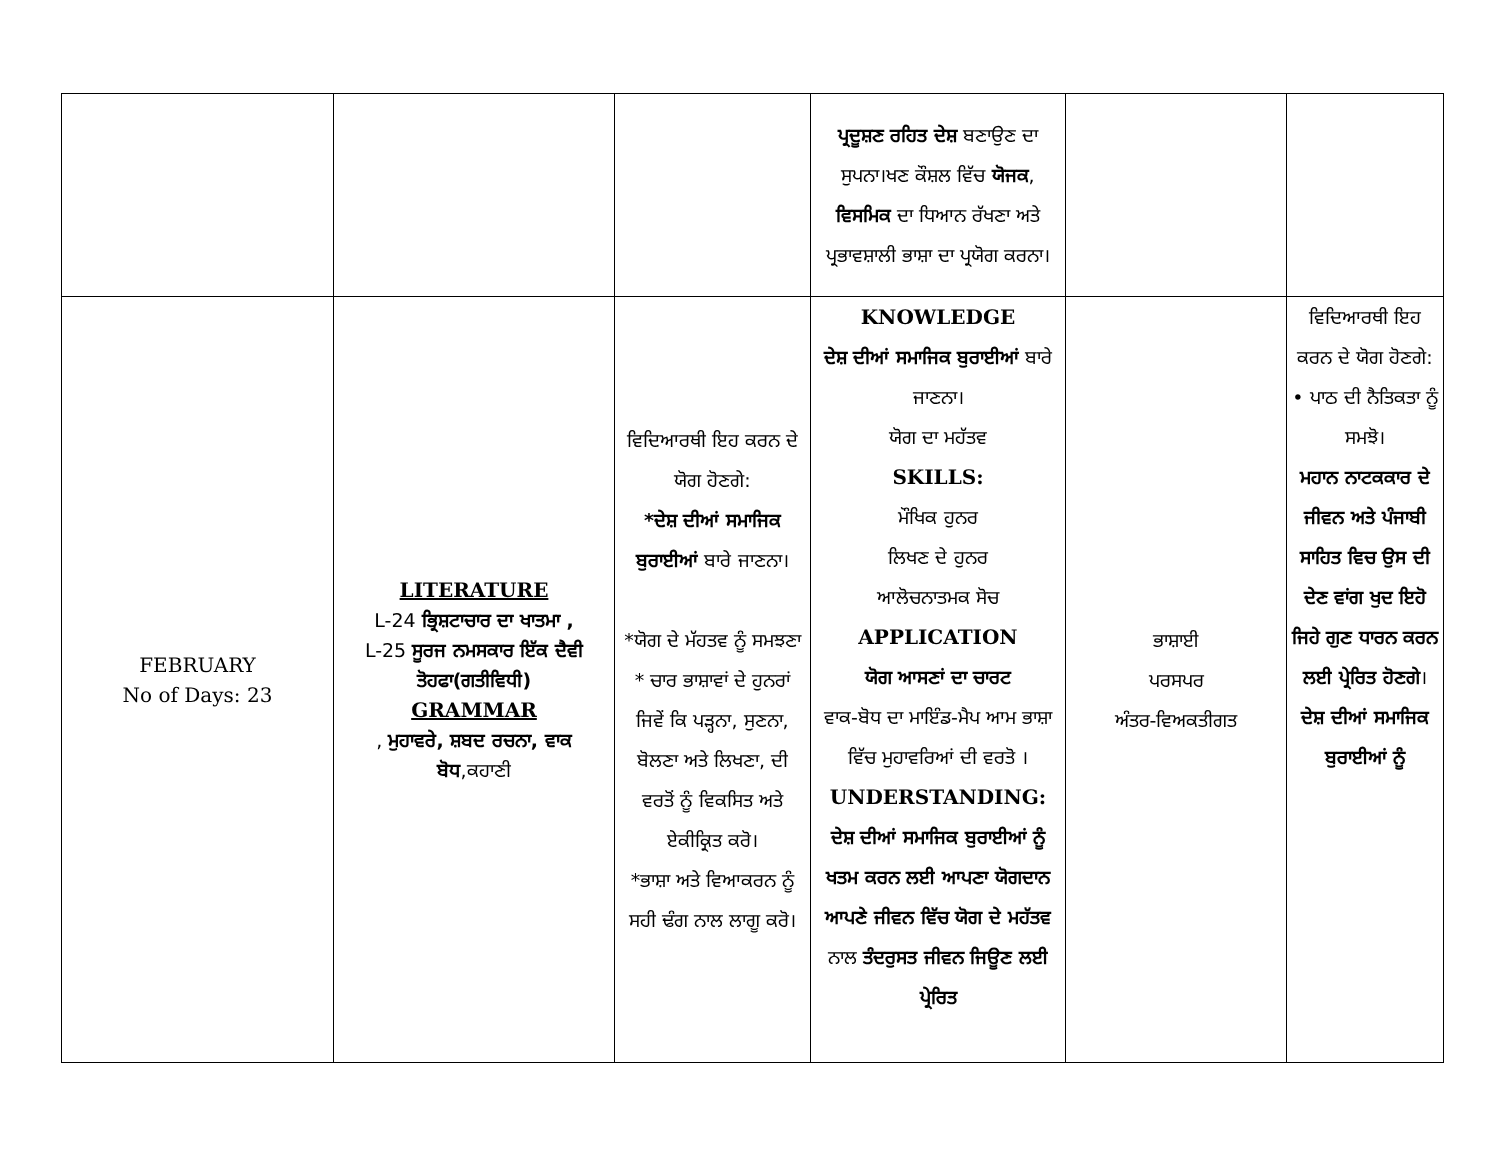| | | | ਪ੍ਰਦੂਸ਼ਣ ਰਹਿਤ ਦੇਸ਼ ਬਣਾਉਣ ਦਾ ਸੁਪਨਾ।ਖਣ ਕੌਸ਼ਲ ਵਿੱਚ ਯੋਜਕ , ਵਿਸਮਿਕ ਦਾ ਧਿਆਨ ਰੱਖਣਾ ਅਤੇ ਪ੍ਰਭਾਵਸ਼ਾਲੀ ਭਾਸ਼ਾ ਦਾ ਪ੍ਰਯੋਗ ਕਰਨਾ। | | |
| FEBRUARY No of Days: 23 | LITERATURE L-24 ਭ੍ਰਿਸ਼ਟਾਚਾਰ ਦਾ ਖਾਤਮਾ , L-25 ਸੂਰਜ ਨਮਸਕਾਰ ਇੱਕ ਦੈਵੀ ਤੋਹਫਾ(ਗਤੀਵਿਧੀ) GRAMMAR , ਮੁਹਾਵਰੇ, ਸ਼ਬਦ ਰਚਨਾ, ਵਾਕ ਬੋਧ ,ਕਹਾਣੀ | ਵਿਦਿਆਰਥੀ ਇਹ ਕਰਨ ਦੇ ਯੋਗ ਹੋਣਗੇ: *ਦੇਸ਼ ਦੀਆਂ ਸਮਾਜਿਕ ਬੁਰਾਈਆਂ ਬਾਰੇ ਜਾਣਨਾ। *ਯੋਗ ਦੇ ਮੱਹਤਵ ਨੂੰ ਸਮਝਣਾ * ਚਾਰ ਭਾਸ਼ਾਵਾਂ ਦੇ ਹੁਨਰਾਂ ਜਿਵੇਂ ਕਿ ਪੜ੍ਹਨਾ, ਸੁਣਨਾ, ਬੋਲਣਾ ਅਤੇ ਲਿਖਣਾ, ਦੀ ਵਰਤੋਂ ਨੂੰ ਵਿਕਸਿਤ ਅਤੇ ਏਕੀਕ੍ਰਿਤ ਕਰੋ। *ਭਾਸ਼ਾ ਅਤੇ ਵਿਆਕਰਨ ਨੂੰ ਸਹੀ ਢੰਗ ਨਾਲ ਲਾਗੂ ਕਰੋ। | KNOWLEDGE ਦੇਸ਼ ਦੀਆਂ ਸਮਾਜਿਕ ਬੁਰਾਈਆਂ ਬਾਰੇ ਜਾਣਨਾ। ਯੋਗ ਦਾ ਮਹੱਤਵ SKILLS: ਮੌਖਿਕ ਹੁਨਰ ਲਿਖਣ ਦੇ ਹੁਨਰ ਆਲੋਚਨਾਤਮਕ ਸੋਚ APPLICATION ਯੋਗ ਆਸਣਾਂ ਦਾ ਚਾਰਟ ਵਾਕ-ਬੋਧ ਦਾ ਮਾਇੰਡ-ਮੈਪ ਆਮ ਭਾਸ਼ਾ ਵਿੱਚ ਮੁਹਾਵਰਿਆਂ ਦੀ ਵਰਤੋ । UNDERSTANDING: ਦੇਸ਼ ਦੀਆਂ ਸਮਾਜਿਕ ਬੁਰਾਈਆਂ ਨੂੰ ਖਤਮ ਕਰਨ ਲਈ ਆਪਣਾ ਯੋਗਦਾਨ ਆਪਣੇ ਜੀਵਨ ਵਿੱਚ ਯੋਗ ਦੇ ਮਹੱਤਵ ਨਾਲ ਤੰਦਰੁਸਤ ਜੀਵਨ ਜਿਊਣ ਲਈ ਪ੍ਰੇਰਿਤ | ਭਾਸ਼ਾਈ ਪਰਸਪਰ ਅੰਤਰ-ਵਿਅਕਤੀਗਤ | ਵਿਦਿਆਰਥੀ ਇਹ ਕਰਨ ਦੇ ਯੋਗ ਹੋਣਗੇ: • ਪਾਠ ਦੀ ਨੈਤਿਕਤਾ ਨੂੰ ਸਮਝੋ। ਮਹਾਨ ਨਾਟਕਕਾਰ ਦੇ ਜੀਵਨ ਅਤੇ ਪੰਜਾਬੀ ਸਾਹਿਤ ਵਿਚ ਉਸ ਦੀ ਦੇਣ ਵਾਂਗ ਖੁਦ ਇਹੋ ਜਿਹੇ ਗੁਣ ਧਾਰਨ ਕਰਨ ਲਈ ਪ੍ਰੇਰਿਤ ਹੋਣਗੇ । ਦੇਸ਼ ਦੀਆਂ ਸਮਾਜਿਕ ਬੁਰਾਈਆਂ ਨੂੰ |